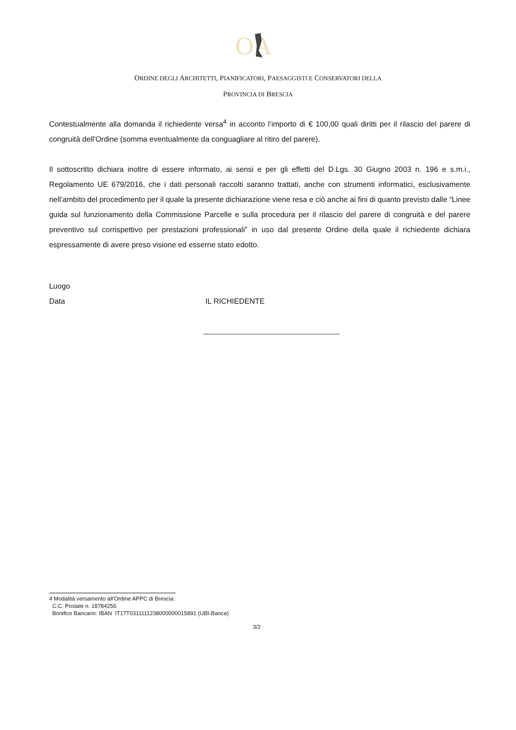OA
ORDINE DEGLI ARCHITETTI, PIANIFICATORI, PAESAGGISTI E CONSERVATORI DELLA
PROVINCIA DI BRESCIA
Contestualmente alla domanda il richiedente versa<sup>4</sup> in acconto l’importo di € 100,00 quali diritti per il rilascio del parere di congruità dell'Ordine (somma eventualmente da conguagliare al ritiro del parere).
Il sottoscritto dichiara inoltre di essere informato, ai sensi e per gli effetti del D.Lgs. 30 Giugno 2003 n. 196 e s.m.i., Regolamento UE 679/2016, che i dati personali raccolti saranno trattati, anche con strumenti informatici, esclusivamente nell’ambito del procedimento per il quale la presente dichiarazione viene resa e ciò anche ai fini di quanto previsto dalle “Linee guida sul funzionamento della Commissione Parcelle e sulla procedura per il rilascio del parere di congruità e del parere preventivo sul corrispettivo per prestazioni professionali” in uso dal presente Ordine della quale il richiedente dichiara espressamente di avere preso visione ed esserne stato edotto.
Luogo
Data IL RICHIEDENTE
4 Modalità versamento all’Ordine APPC di Brescia:
C.C. Postale n. 18784256
Bonifico Bancario: IBAN IT17T0311111238000000015891 (UBI-Banca)
3/2